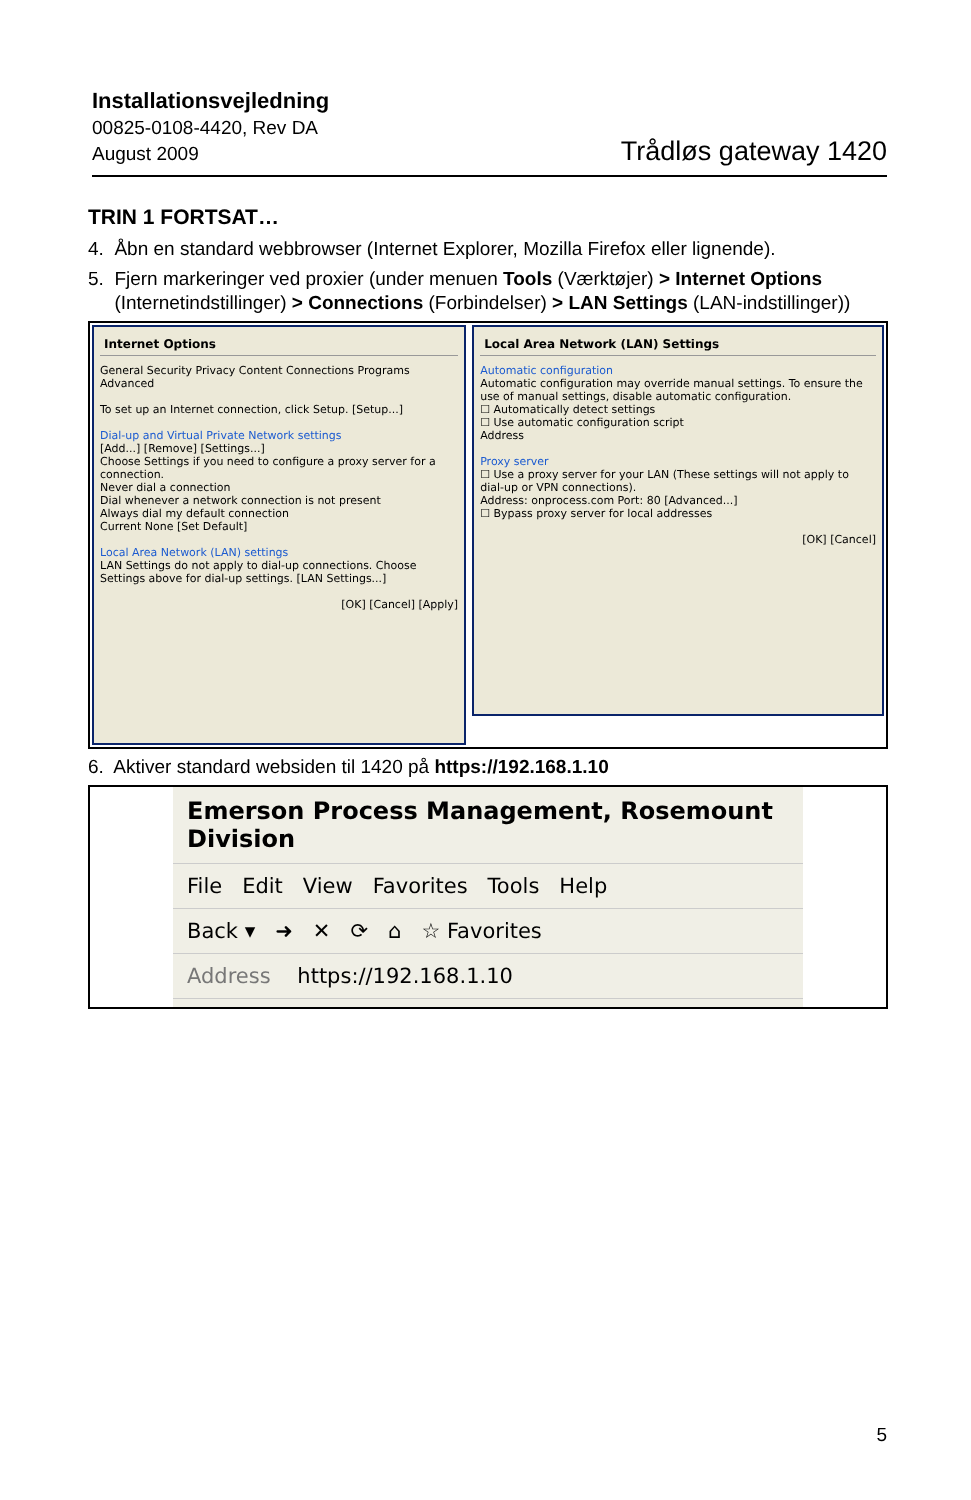Installationsvejledning
00825-0108-4420, Rev DA
August 2009
Trådløs gateway 1420
TRIN 1 FORTSAT…
4. Åbn en standard webbrowser (Internet Explorer, Mozilla Firefox eller lignende).
5. Fjern markeringer ved proxier (under menuen Tools (Værktøjer) > Internet Options
(Internetindstillinger) > Connections (Forbindelser) > LAN Settings (LAN-indstillinger))
Internet Options
General Security Privacy Content Connections Programs Advanced
To set up an Internet connection, click Setup. [Setup...]
Dial-up and Virtual Private Network settings
[Add...] [Remove] [Settings...]
Choose Settings if you need to configure a proxy server for a connection.
Never dial a connection
Dial whenever a network connection is not present
Always dial my default connection
Current None [Set Default]
Local Area Network (LAN) settings
LAN Settings do not apply to dial-up connections. Choose Settings above for dial-up settings. [LAN Settings...]
[OK] [Cancel] [Apply]
Local Area Network (LAN) Settings
Automatic configuration
Automatic configuration may override manual settings. To ensure the use of manual settings, disable automatic configuration.
☐ Automatically detect settings
☐ Use automatic configuration script
Address
Proxy server
☐ Use a proxy server for your LAN (These settings will not apply to dial-up or VPN connections).
Address: onprocess.com Port: 80 [Advanced...]
☐ Bypass proxy server for local addresses
[OK] [Cancel]
6. Aktiver standard websiden til 1420 på https://192.168.1.10
Emerson Process Management, Rosemount Division
File Edit View Favorites Tools Help
Back ▾ ➜ ✕ ⟳ ⌂ ☆ Favorites
Address https://192.168.1.10
5